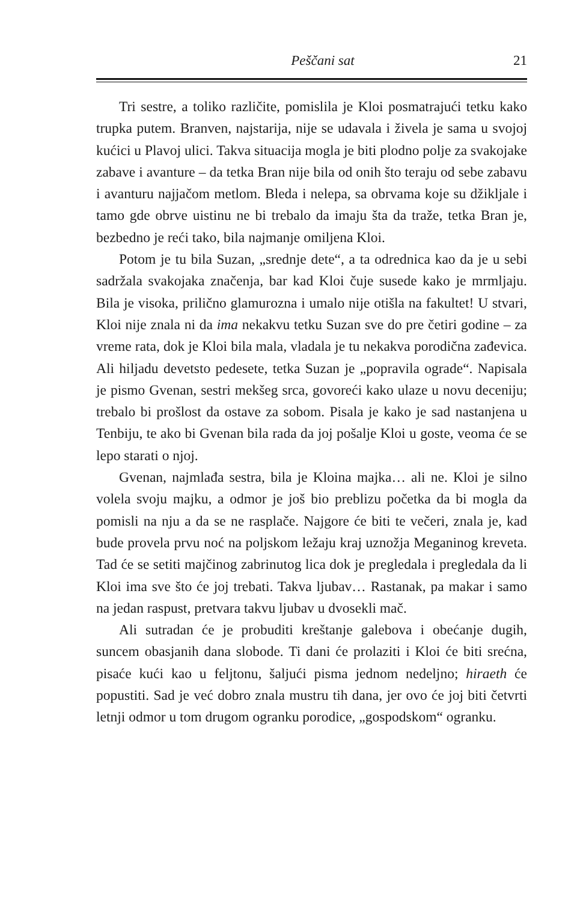Peščani sat 21
Tri sestre, a toliko različite, pomislila je Kloi posmatrajući tetku kako trupka putem. Branven, najstarija, nije se udavala i živela je sama u svojoj kućici u Plavoj ulici. Takva situacija mogla je biti plodno polje za svakojake zabave i avanture – da tetka Bran nije bila od onih što teraju od sebe zabavu i avanturu najjačom metlom. Bleda i nelepa, sa obrvama koje su džiklja­le i tamo gde obrve uistinu ne bi trebalo da imaju šta da traže, tetka Bran je, bezbedno je reći tako, bila najmanje omiljena Kloi.
Potom je tu bila Suzan, „srednje dete“, a ta odrednica kao da je u sebi sadržala svakojaka značenja, bar kad Kloi čuje susede kako je mrmljaju. Bila je visoka, prilično glamurozna i umalo nije otišla na fakultet! U stvari, Kloi nije znala ni da ima neka­kvu tetku Suzan sve do pre četiri godine – za vreme rata, dok je Kloi bila mala, vladala je tu nekakva porodična zađevica. Ali hiljadu devetsto pedesete, tetka Suzan je „popravila ograde“. Napisala je pismo Gvenan, sestri mekšeg srca, govoreći kako ulaze u novu deceniju; trebalo bi prošlost da ostave za sobom. Pisala je kako je sad nastanjena u Tenbiju, te ako bi Gvenan bila rada da joj pošalje Kloi u goste, veoma će se lepo starati o njoj.
Gvenan, najmlađa sestra, bila je Kloina majka… ali ne. Kloi je silno volela svoju majku, a odmor je još bio preblizu početka da bi mogla da pomisli na nju a da se ne rasplače. Najgore će biti te večeri, znala je, kad bude provela prvu noć na poljskom ležaju kraj uznožja Meganinog kreveta. Tad će se setiti maj­činog zabrinutog lica dok je pregledala i pregledala da li Kloi ima sve što će joj trebati. Takva ljubav… Rastanak, pa makar i samo na jedan raspust, pretvara takvu ljubav u dvosekli mač.
Ali sutradan će je probuditi kreštanje galebova i obećanje dugih, suncem obasjanih dana slobode. Ti dani će prolaziti i Kloi će biti srećna, pisaće kući kao u feljtonu, šaljući pisma jednom nedeljno; hiraeth će popustiti. Sad je već dobro znala mustru tih dana, jer ovo će joj biti četvrti letnji odmor u tom drugom ogranku porodice, „gospodskom“ ogranku.